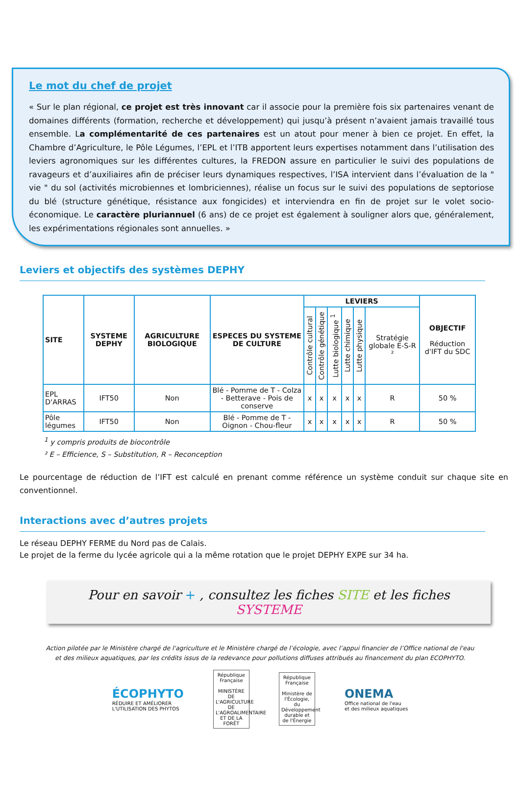Le mot du chef de projet
« Sur le plan régional, ce projet est très innovant car il associe pour la première fois six partenaires venant de domaines différents (formation, recherche et développement) qui jusqu’à présent n’avaient jamais travaillé tous ensemble. La complémentarité de ces partenaires est un atout pour mener à bien ce projet. En effet, la Chambre d’Agriculture, le Pôle Légumes, l’EPL et l’ITB apportent leurs expertises notamment dans l’utilisation des leviers agronomiques sur les différentes cultures, la FREDON assure en particulier le suivi des populations de ravageurs et d’auxiliaires afin de préciser leurs dynamiques respectives, l’ISA intervient dans l’évaluation de la " vie " du sol (activités microbiennes et lombriciennes), réalise un focus sur le suivi des populations de septoriose du blé (structure génétique, résistance aux fongicides) et interviendra en fin de projet sur le volet socio-économique. Le caractère pluriannuel (6 ans) de ce projet est également à souligner alors que, généralement, les expérimentations régionales sont annuelles. »
Leviers et objectifs des systèmes DEPHY
| SITE | SYSTEME DEPHY | AGRICULTURE BIOLOGIQUE | ESPECES DU SYSTEME DE CULTURE | LEVIERS | | | | | | OBJECTIF Réduction d'IFT du SDC |
| --- | --- | --- | --- | --- | --- | --- | --- | --- | --- | --- |
| | | | | Contrôle cultural | Contrôle génétique | Lutte biologique <sup>1</sup> | Lutte chimique | Lutte physique | Stratégie globale E-S-R ² | |
| EPL D'ARRAS | IFT50 | Non | Blé - Pomme de T - Colza - Betterave - Pois de conserve | x | x | x | x | x | R | 50 % |
| Pôle légumes | IFT50 | Non | Blé - Pomme de T - Oignon - Chou-fleur | x | x | x | x | x | R | 50 % |
<sup>1</sup> y compris produits de biocontrôle
² E – Efficience, S – Substitution, R – Reconception
Le pourcentage de réduction de l’IFT est calculé en prenant comme référence un système conduit sur chaque site en conventionnel.
Interactions avec d’autres projets
Le réseau DEPHY FERME du Nord pas de Calais.
Le projet de la ferme du lycée agricole qui a la même rotation que le projet DEPHY EXPE sur 34 ha.
Pour en savoir + , consultez les fiches SITE et les fiches SYSTEME
Action pilotée par le Ministère chargé de l'agriculture et le Ministère chargé de l’écologie, avec l’appui financier de l’Office national de l'eau et des milieux aquatiques, par les crédits issus de la redevance pour pollutions diffuses attribués au financement du plan ECOPHYTO.
ÉCOPHYTO
RÉDUIRE ET AMÉLIORER
L'UTILISATION DES PHYTOS
République Française
MINISTÈRE DE L'AGRICULTURE DE L'AGROALIMENTAIRE ET DE LA FORÊT
République Française
Ministère de l'Écologie, du Développement durable et de l'Énergie
ONEMA
Office national de l'eau
et des milieux aquatiques